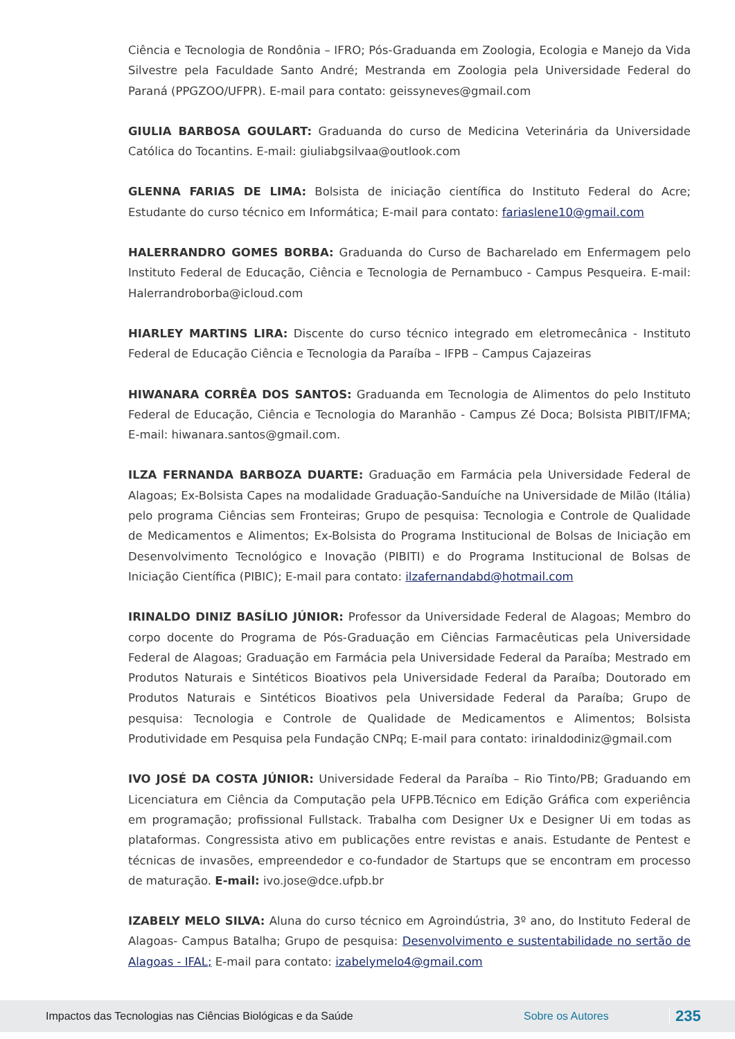Ciência e Tecnologia de Rondônia – IFRO; Pós-Graduanda em Zoologia, Ecologia e Manejo da Vida Silvestre pela Faculdade Santo André; Mestranda em Zoologia pela Universidade Federal do Paraná (PPGZOO/UFPR). E-mail para contato: geissyneves@gmail.com
GIULIA BARBOSA GOULART: Graduanda do curso de Medicina Veterinária da Universidade Católica do Tocantins. E-mail: giuliabgsilvaa@outlook.com
GLENNA FARIAS DE LIMA: Bolsista de iniciação científica do Instituto Federal do Acre; Estudante do curso técnico em Informática; E-mail para contato: fariaslene10@gmail.com
HALERRANDRO GOMES BORBA: Graduanda do Curso de Bacharelado em Enfermagem pelo Instituto Federal de Educação, Ciência e Tecnologia de Pernambuco - Campus Pesqueira. E-mail: Halerrandroborba@icloud.com
HIARLEY MARTINS LIRA: Discente do curso técnico integrado em eletromecânica - Instituto Federal de Educação Ciência e Tecnologia da Paraíba – IFPB – Campus Cajazeiras
HIWANARA CORRÊA DOS SANTOS: Graduanda em Tecnologia de Alimentos do pelo Instituto Federal de Educação, Ciência e Tecnologia do Maranhão - Campus Zé Doca; Bolsista PIBIT/IFMA; E-mail: hiwanara.santos@gmail.com.
ILZA FERNANDA BARBOZA DUARTE: Graduação em Farmácia pela Universidade Federal de Alagoas; Ex-Bolsista Capes na modalidade Graduação-Sanduíche na Universidade de Milão (Itália) pelo programa Ciências sem Fronteiras; Grupo de pesquisa: Tecnologia e Controle de Qualidade de Medicamentos e Alimentos; Ex-Bolsista do Programa Institucional de Bolsas de Iniciação em Desenvolvimento Tecnológico e Inovação (PIBITI) e do Programa Institucional de Bolsas de Iniciação Científica (PIBIC); E-mail para contato: ilzafernandabd@hotmail.com
IRINALDO DINIZ BASÍLIO JÚNIOR: Professor da Universidade Federal de Alagoas; Membro do corpo docente do Programa de Pós-Graduação em Ciências Farmacêuticas pela Universidade Federal de Alagoas; Graduação em Farmácia pela Universidade Federal da Paraíba; Mestrado em Produtos Naturais e Sintéticos Bioativos pela Universidade Federal da Paraíba; Doutorado em Produtos Naturais e Sintéticos Bioativos pela Universidade Federal da Paraíba; Grupo de pesquisa: Tecnologia e Controle de Qualidade de Medicamentos e Alimentos; Bolsista Produtividade em Pesquisa pela Fundação CNPq; E-mail para contato: irinaldodiniz@gmail.com
IVO JOSÉ DA COSTA JÚNIOR: Universidade Federal da Paraíba – Rio Tinto/PB; Graduando em Licenciatura em Ciência da Computação pela UFPB.Técnico em Edição Gráfica com experiência em programação; profissional Fullstack. Trabalha com Designer Ux e Designer Ui em todas as plataformas. Congressista ativo em publicações entre revistas e anais. Estudante de Pentest e técnicas de invasões, empreendedor e co-fundador de Startups que se encontram em processo de maturação. E-mail: ivo.jose@dce.ufpb.br
IZABELY MELO SILVA: Aluna do curso técnico em Agroindústria, 3º ano, do Instituto Federal de Alagoas- Campus Batalha; Grupo de pesquisa: Desenvolvimento e sustentabilidade no sertão de Alagoas - IFAL; E-mail para contato: izabelymelo4@gmail.com
Impactos das Tecnologias nas Ciências Biológicas e da Saúde Sobre os Autores 235